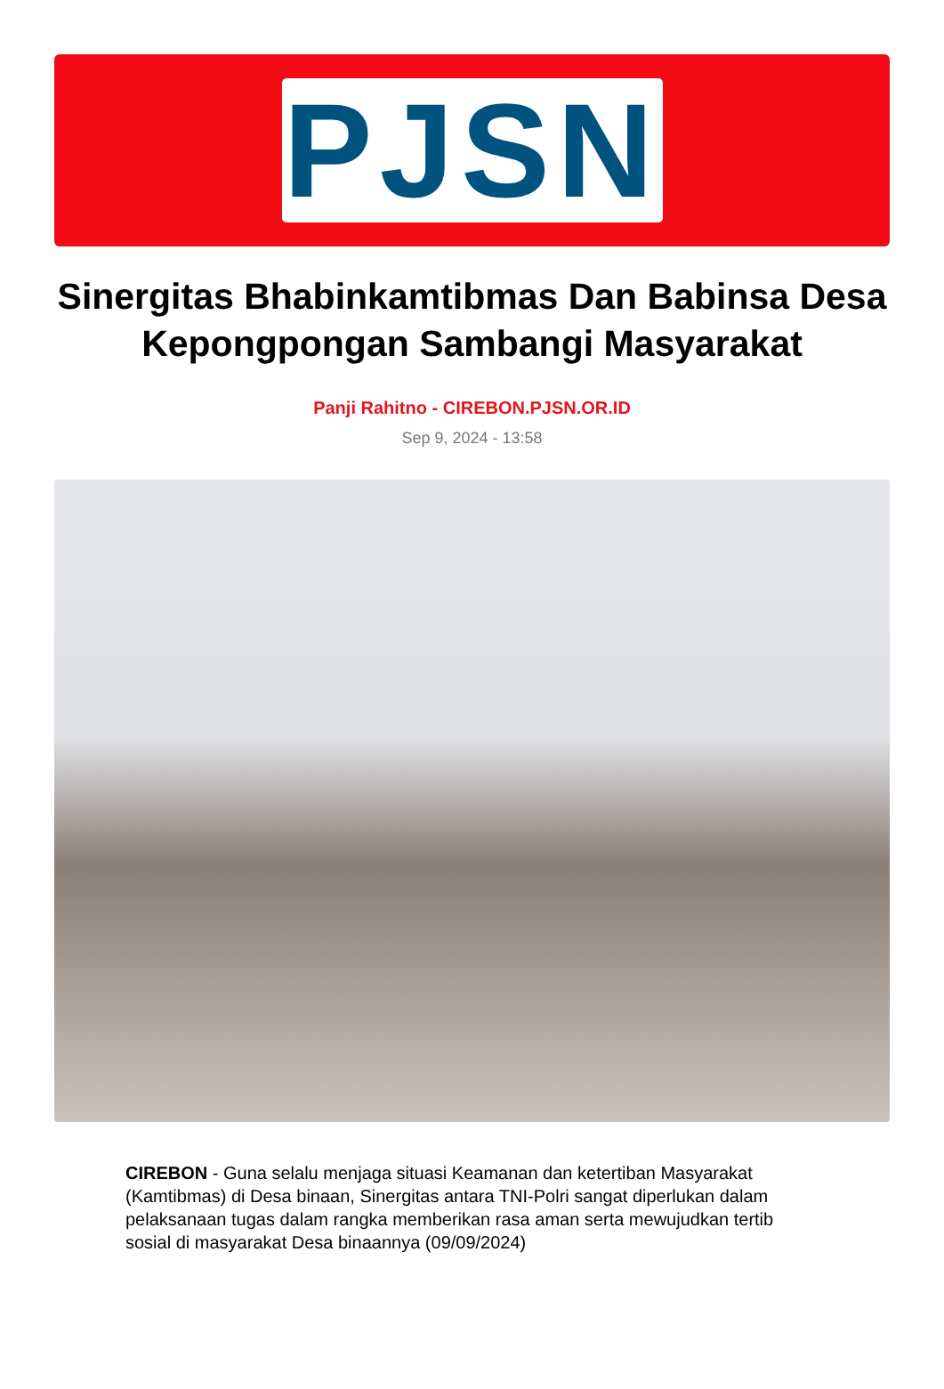PJSN
Sinergitas Bhabinkamtibmas Dan Babinsa Desa Kepongpongan Sambangi Masyarakat
Panji Rahitno - CIREBON.PJSN.OR.ID
Sep 9, 2024 - 13:58
CIREBON - Guna selalu menjaga situasi Keamanan dan ketertiban Masyarakat (Kamtibmas) di Desa binaan, Sinergitas antara TNI-Polri sangat diperlukan dalam pelaksanaan tugas dalam rangka memberikan rasa aman serta mewujudkan tertib sosial di masyarakat Desa binaannya (09/09/2024)